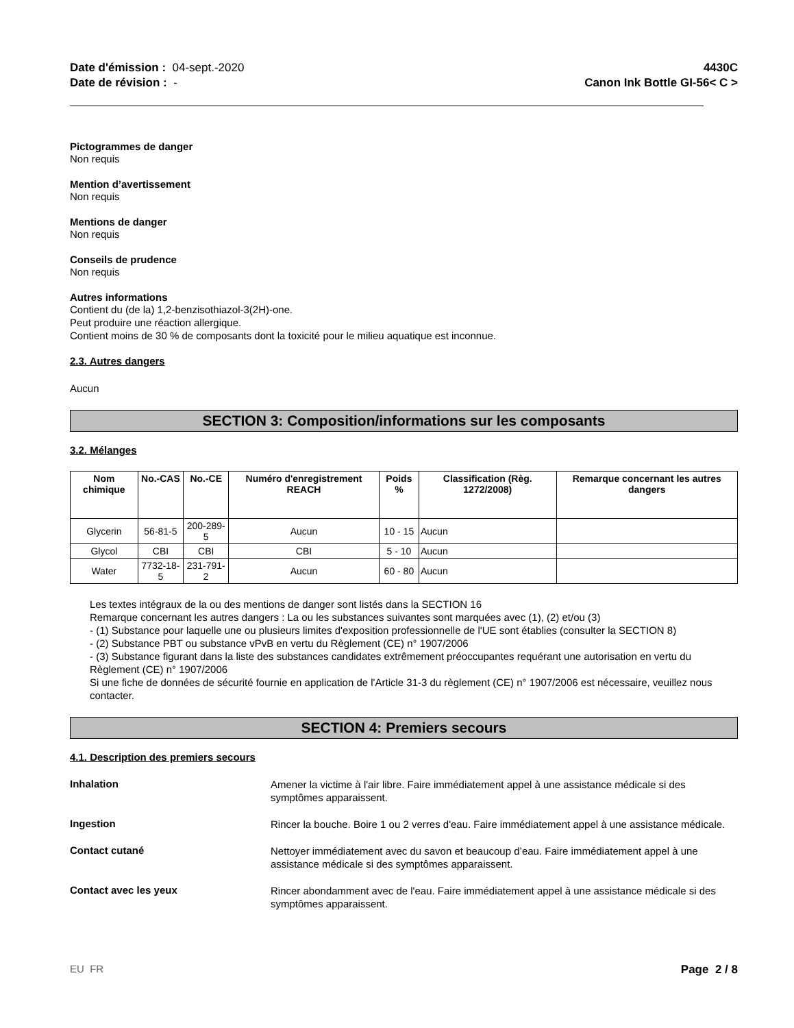Date d'émission : 04-sept.-2020
Date de révision : -
4430C
Canon Ink Bottle GI-56< C >
Pictogrammes de danger
Non requis
Mention d’avertissement
Non requis
Mentions de danger
Non requis
Conseils de prudence
Non requis
Autres informations
Contient du (de la) 1,2-benzisothiazol-3(2H)-one.
Peut produire une réaction allergique.
Contient moins de 30 % de composants dont la toxicité pour le milieu aquatique est inconnue.
2.3. Autres dangers
Aucun
SECTION 3: Composition/informations sur les composants
3.2. Mélanges
| Nom chimique | No.-CAS | No.-CE | Numéro d'enregistrement REACH | Poids % | Classification (Règ. 1272/2008) | Remarque concernant les autres dangers |
| --- | --- | --- | --- | --- | --- | --- |
| Glycerin | 56-81-5 | 200-289-5 | Aucun | 10 - 15 | Aucun | |
| Glycol | CBI | CBI | CBI | 5 - 10 | Aucun | |
| Water | 7732-18-5 | 231-791-2 | Aucun | 60 - 80 | Aucun | |
Les textes intégraux de la ou des mentions de danger sont listés dans la SECTION 16
Remarque concernant les autres dangers : La ou les substances suivantes sont marquées avec (1), (2) et/ou (3)
- (1) Substance pour laquelle une ou plusieurs limites d'exposition professionnelle de l'UE sont établies (consulter la SECTION 8)
- (2) Substance PBT ou substance vPvB en vertu du Règlement (CE) n° 1907/2006
- (3) Substance figurant dans la liste des substances candidates extrêmement préoccupantes requérant une autorisation en vertu du Règlement (CE) n° 1907/2006
Si une fiche de données de sécurité fournie en application de l'Article 31-3 du règlement (CE) n° 1907/2006 est nécessaire, veuillez nous contacter.
SECTION 4: Premiers secours
4.1. Description des premiers secours
Inhalation
Amener la victime à l'air libre. Faire immédiatement appel à une assistance médicale si des symptômes apparaissent.
Ingestion
Rincer la bouche. Boire 1 ou 2 verres d'eau. Faire immédiatement appel à une assistance médicale.
Contact cutané
Nettoyer immédiatement avec du savon et beaucoup d’eau. Faire immédiatement appel à une assistance médicale si des symptômes apparaissent.
Contact avec les yeux
Rincer abondamment avec de l'eau. Faire immédiatement appel à une assistance médicale si des symptômes apparaissent.
EU FR Page 2 / 8